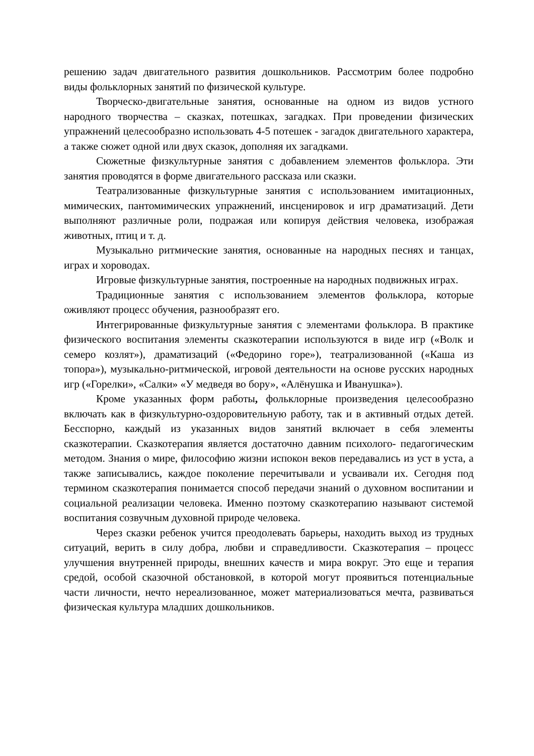решению задач двигательного развития дошкольников. Рассмотрим более подробно виды фольклорных занятий по физической культуре.
Творческо-двигательные занятия, основанные на одном из видов устного народного творчества – сказках, потешках, загадках. При проведении физических упражнений целесообразно использовать 4-5 потешек - загадок двигательного характера, а также сюжет одной или двух сказок, дополняя их загадками.
Сюжетные физкультурные занятия с добавлением элементов фольклора. Эти занятия проводятся в форме двигательного рассказа или сказки.
Театрализованные физкультурные занятия с использованием имитационных, мимических, пантомимических упражнений, инсценировок и игр драматизаций. Дети выполняют различные роли, подражая или копируя действия человека, изображая животных, птиц и т. д.
Музыкально ритмические занятия, основанные на народных песнях и танцах, играх и хороводах.
Игровые физкультурные занятия, построенные на народных подвижных играх.
Традиционные занятия с использованием элементов фольклора, которые оживляют процесс обучения, разнообразят его.
Интегрированные физкультурные занятия с элементами фольклора. В практике физического воспитания элементы сказкотерапии используются в виде игр («Волк и семеро козлят»), драматизаций («Федорино горе»), театрализованной («Каша из топора»), музыкально-ритмической, игровой деятельности на основе русских народных игр («Горелки», «Салки» «У медведя во бору», «Алёнушка и Иванушка»).
Кроме указанных форм работы, фольклорные произведения целесообразно включать как в физкультурно-оздоровительную работу, так и в активный отдых детей. Бесспорно, каждый из указанных видов занятий включает в себя элементы сказкотерапии. Сказкотерапия является достаточно давним психолого- педагогическим методом. Знания о мире, философию жизни испокон веков передавались из уст в уста, а также записывались, каждое поколение перечитывали и усваивали их. Сегодня под термином сказкотерапия понимается способ передачи знаний о духовном воспитании и социальной реализации человека. Именно поэтому сказкотерапию называют системой воспитания созвучным духовной природе человека.
Через сказки ребенок учится преодолевать барьеры, находить выход из трудных ситуаций, верить в силу добра, любви и справедливости. Сказкотерапия – процесс улучшения внутренней природы, внешних качеств и мира вокруг. Это еще и терапия средой, особой сказочной обстановкой, в которой могут проявиться потенциальные части личности, нечто нереализованное, может материализоваться мечта, развиваться физическая культура младших дошкольников.